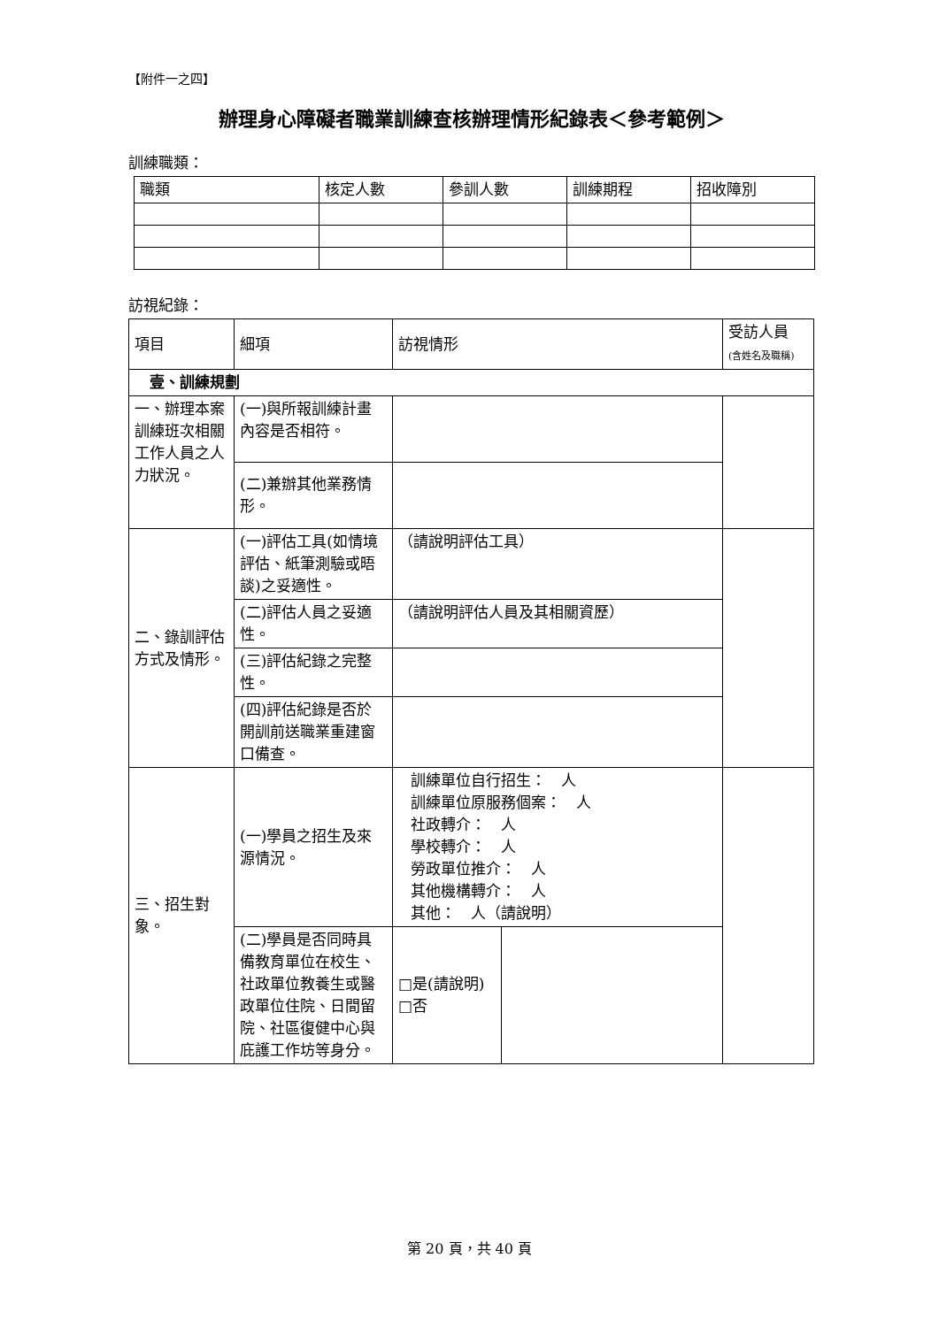【附件一之四】
辦理身心障礙者職業訓練查核辦理情形紀錄表＜參考範例＞
訓練職類：
| 職類 | 核定人數 | 參訓人數 | 訓練期程 | 招收障別 |
| --- | --- | --- | --- | --- |
訪視紀錄：
| 項目 | 細項 | 訪視情形 | | 受訪人員 (含姓名及職稱) |
| --- | --- | --- | --- | --- |
| 壹、訓練規劃 | | | | |
| 一、辦理本案訓練班次相關工作人員之人力狀況。 | (一)與所報訓練計畫內容是否相符。 | | | |
| | (二)兼辦其他業務情形。 | | | |
| 二、錄訓評估方式及情形。 | (一)評估工具(如情境評估、紙筆測驗或晤談)之妥適性。 | （請說明評估工具） | | |
| | (二)評估人員之妥適性。 | （請說明評估人員及其相關資歷） | | |
| | (三)評估紀錄之完整性。 | | | |
| | (四)評估紀錄是否於開訓前送職業重建窗口備查。 | | | |
| 三、招生對象。 | (一)學員之招生及來源情況。 | 訓練單位自行招生： 人 訓練單位原服務個案： 人 社政轉介： 人 學校轉介： 人 勞政單位推介： 人 其他機構轉介： 人 其他： 人（請說明） | | |
| | (二)學員是否同時具備教育單位在校生、社政單位教養生或醫政單位住院、日間留院、社區復健中心與庇護工作坊等身分。 | □是(請說明) □否 | | |
第 20 頁，共 40 頁